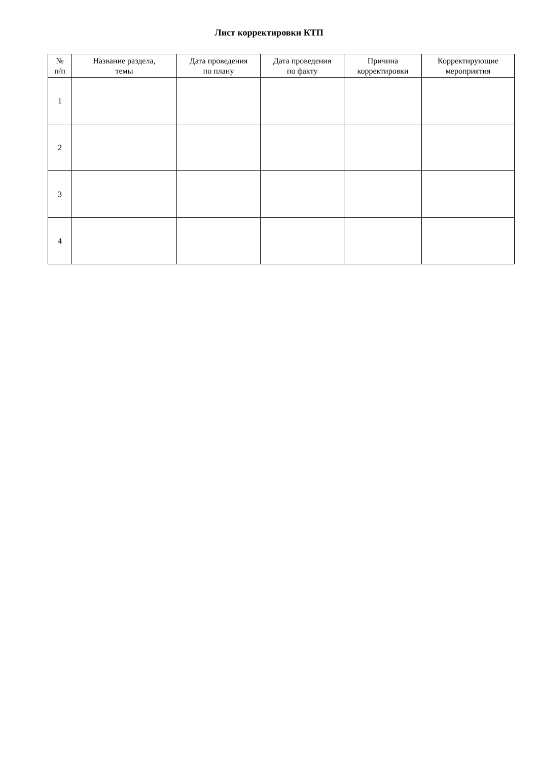Лист корректировки КТП
| № п/п | Название раздела, темы | Дата проведения по плану | Дата проведения по факту | Причина корректировки | Корректирующие мероприятия |
| --- | --- | --- | --- | --- | --- |
| 1 | | | | | |
| 2 | | | | | |
| 3 | | | | | |
| 4 | | | | | |